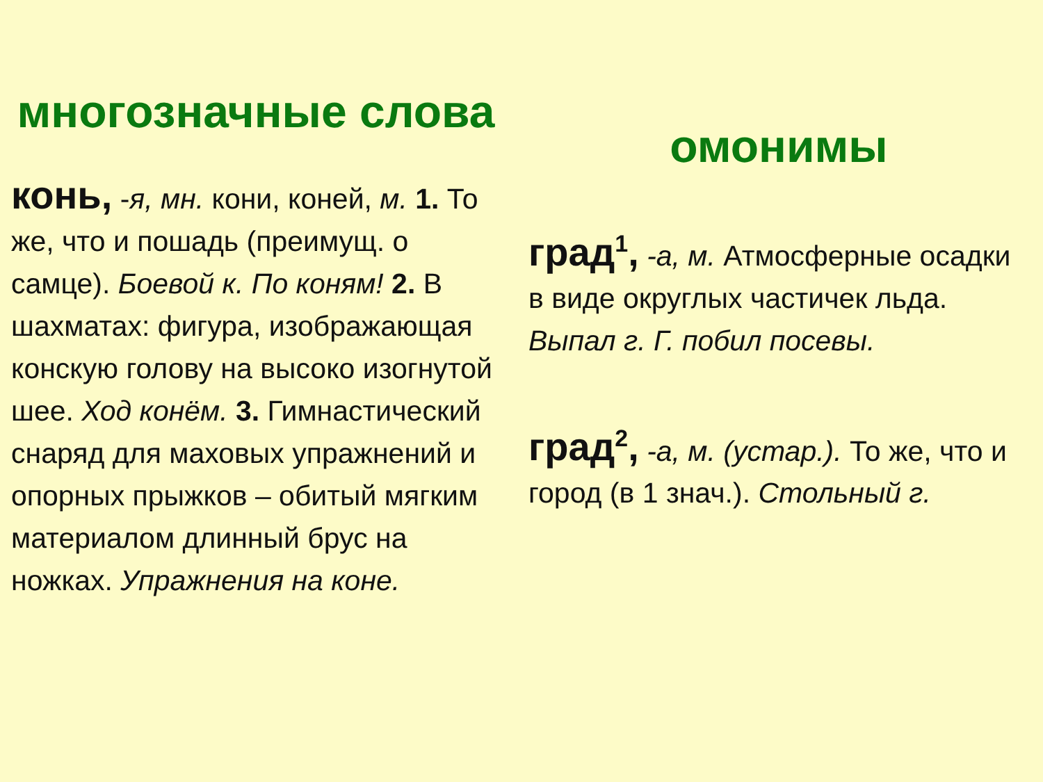многозначные слова
конь, -я, мн. кони, коней, м. 1. То же, что и пошадь (преимущ. о самце). Боевой к. По коням! 2. В шахматах: фигура, изображающая конскую голову на высоко изогнутой шее. Ход конём. 3. Гимнастический снаряд для маховых упражнений и опорных прыжков – обитый мягким материалом длинный брус на ножках. Упражнения на коне.
омонимы
град<sup>1</sup>, -а, м. Атмосферные осадки в виде округлых частичек льда. Выпал г. Г. побил посевы.
град<sup>2</sup>, -а, м. (устар.). То же, что и город (в 1 знач.). Стольный г.